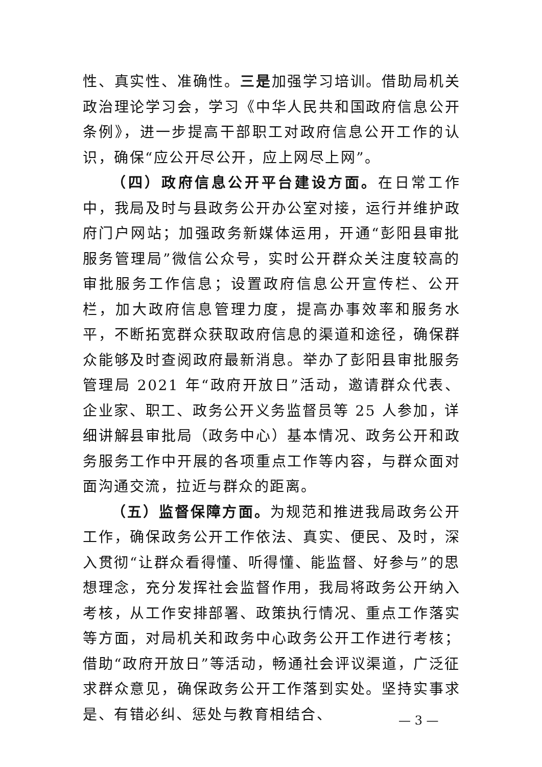性、真实性、准确性。三是加强学习培训。借助局机关政治理论学习会，学习《中华人民共和国政府信息公开条例》，进一步提高干部职工对政府信息公开工作的认识，确保“应公开尽公开，应上网尽上网”。
（四）政府信息公开平台建设方面。在日常工作中，我局及时与县政务公开办公室对接，运行并维护政府门户网站；加强政务新媒体运用，开通“彭阳县审批服务管理局”微信公众号，实时公开群众关注度较高的审批服务工作信息；设置政府信息公开宣传栏、公开栏，加大政府信息管理力度，提高办事效率和服务水平，不断拓宽群众获取政府信息的渠道和途径，确保群众能够及时查阅政府最新消息。举办了彭阳县审批服务管理局 2021 年“政府开放日”活动，邀请群众代表、企业家、职工、政务公开义务监督员等 25 人参加，详细讲解县审批局（政务中心）基本情况、政务公开和政务服务工作中开展的各项重点工作等内容，与群众面对面沟通交流，拉近与群众的距离。
（五）监督保障方面。为规范和推进我局政务公开工作，确保政务公开工作依法、真实、便民、及时，深入贯彻“让群众看得懂、听得懂、能监督、好参与”的思想理念，充分发挥社会监督作用，我局将政务公开纳入考核，从工作安排部署、政策执行情况、重点工作落实等方面，对局机关和政务中心政务公开工作进行考核；借助“政府开放日”等活动，畅通社会评议渠道，广泛征求群众意见，确保政务公开工作落到实处。坚持实事求是、有错必纠、惩处与教育相结合、
— 3 —